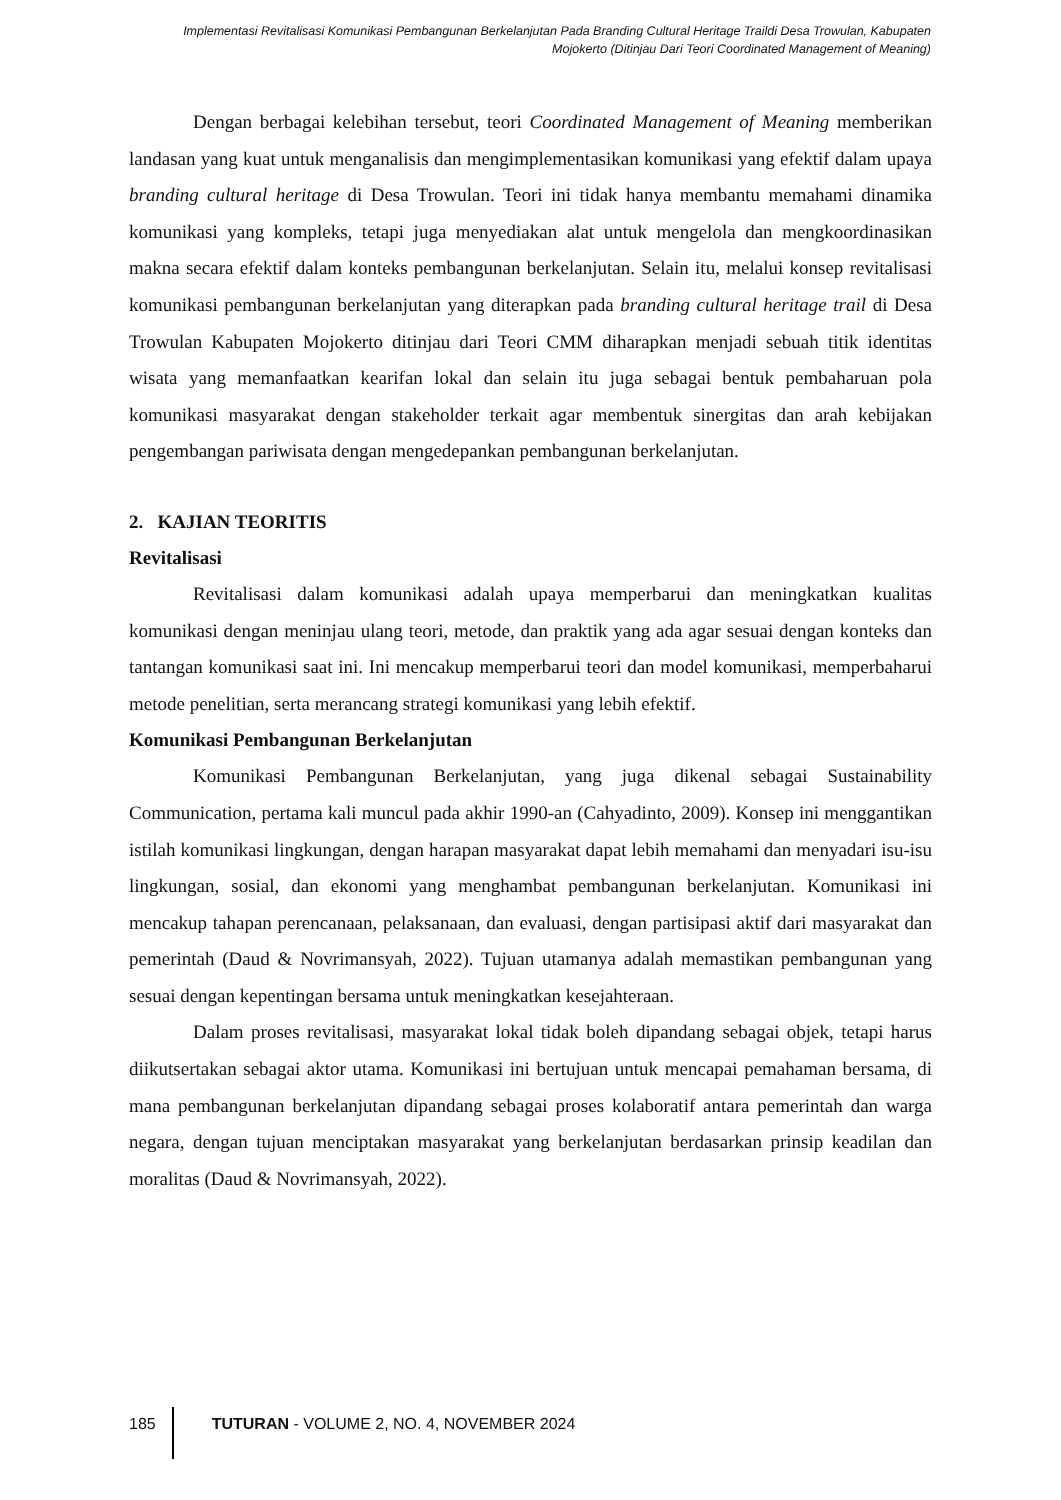Implementasi Revitalisasi Komunikasi Pembangunan Berkelanjutan Pada Branding Cultural Heritage Traildi Desa Trowulan, Kabupaten Mojokerto (Ditinjau Dari Teori Coordinated Management of Meaning)
Dengan berbagai kelebihan tersebut, teori Coordinated Management of Meaning memberikan landasan yang kuat untuk menganalisis dan mengimplementasikan komunikasi yang efektif dalam upaya branding cultural heritage di Desa Trowulan. Teori ini tidak hanya membantu memahami dinamika komunikasi yang kompleks, tetapi juga menyediakan alat untuk mengelola dan mengkoordinasikan makna secara efektif dalam konteks pembangunan berkelanjutan. Selain itu, melalui konsep revitalisasi komunikasi pembangunan berkelanjutan yang diterapkan pada branding cultural heritage trail di Desa Trowulan Kabupaten Mojokerto ditinjau dari Teori CMM diharapkan menjadi sebuah titik identitas wisata yang memanfaatkan kearifan lokal dan selain itu juga sebagai bentuk pembaharuan pola komunikasi masyarakat dengan stakeholder terkait agar membentuk sinergitas dan arah kebijakan pengembangan pariwisata dengan mengedepankan pembangunan berkelanjutan.
2. KAJIAN TEORITIS
Revitalisasi
Revitalisasi dalam komunikasi adalah upaya memperbarui dan meningkatkan kualitas komunikasi dengan meninjau ulang teori, metode, dan praktik yang ada agar sesuai dengan konteks dan tantangan komunikasi saat ini. Ini mencakup memperbarui teori dan model komunikasi, memperbaharui metode penelitian, serta merancang strategi komunikasi yang lebih efektif.
Komunikasi Pembangunan Berkelanjutan
Komunikasi Pembangunan Berkelanjutan, yang juga dikenal sebagai Sustainability Communication, pertama kali muncul pada akhir 1990-an (Cahyadinto, 2009). Konsep ini menggantikan istilah komunikasi lingkungan, dengan harapan masyarakat dapat lebih memahami dan menyadari isu-isu lingkungan, sosial, dan ekonomi yang menghambat pembangunan berkelanjutan. Komunikasi ini mencakup tahapan perencanaan, pelaksanaan, dan evaluasi, dengan partisipasi aktif dari masyarakat dan pemerintah (Daud & Novrimansyah, 2022). Tujuan utamanya adalah memastikan pembangunan yang sesuai dengan kepentingan bersama untuk meningkatkan kesejahteraan.
Dalam proses revitalisasi, masyarakat lokal tidak boleh dipandang sebagai objek, tetapi harus diikutsertakan sebagai aktor utama. Komunikasi ini bertujuan untuk mencapai pemahaman bersama, di mana pembangunan berkelanjutan dipandang sebagai proses kolaboratif antara pemerintah dan warga negara, dengan tujuan menciptakan masyarakat yang berkelanjutan berdasarkan prinsip keadilan dan moralitas (Daud & Novrimansyah, 2022).
185 TUTURAN - VOLUME 2, NO. 4, NOVEMBER 2024